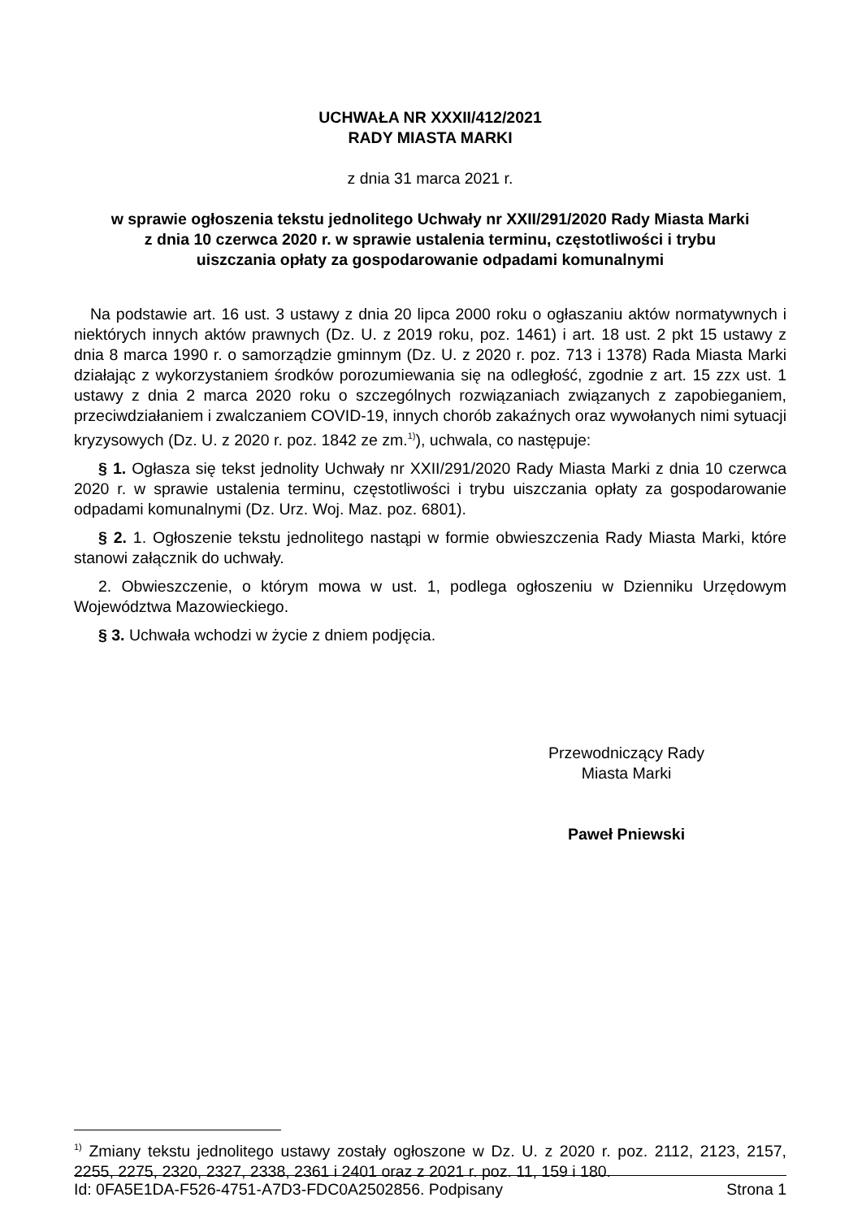UCHWAŁA NR XXXII/412/2021
RADY MIASTA MARKI
z dnia 31 marca 2021 r.
w sprawie ogłoszenia tekstu jednolitego Uchwały nr XXII/291/2020 Rady Miasta Marki
z dnia 10 czerwca 2020 r. w sprawie ustalenia terminu, częstotliwości i trybu
uiszczania opłaty za gospodarowanie odpadami komunalnymi
Na podstawie art. 16 ust. 3 ustawy z dnia 20 lipca 2000 roku o ogłaszaniu aktów normatywnych i niektórych innych aktów prawnych (Dz. U. z 2019 roku, poz. 1461) i art. 18 ust. 2 pkt 15 ustawy z dnia 8 marca 1990 r. o samorządzie gminnym (Dz. U. z 2020 r. poz. 713 i 1378) Rada Miasta Marki działając z wykorzystaniem środków porozumiewania się na odległość, zgodnie z art. 15 zzx ust. 1 ustawy z dnia 2 marca 2020 roku o szczególnych rozwiązaniach związanych z zapobieganiem, przeciwdziałaniem i zwalczaniem COVID-19, innych chorób zakaźnych oraz wywołanych nimi sytuacji kryzysowych (Dz. U. z 2020 r. poz. 1842 ze zm.<sup>1)</sup>), uchwala, co następuje:
§ 1. Ogłasza się tekst jednolity Uchwały nr XXII/291/2020 Rady Miasta Marki z dnia 10 czerwca 2020 r. w sprawie ustalenia terminu, częstotliwości i trybu uiszczania opłaty za gospodarowanie odpadami komunalnymi (Dz. Urz. Woj. Maz. poz. 6801).
§ 2. 1. Ogłoszenie tekstu jednolitego nastąpi w formie obwieszczenia Rady Miasta Marki, które stanowi załącznik do uchwały.
2. Obwieszczenie, o którym mowa w ust. 1, podlega ogłoszeniu w Dzienniku Urzędowym Województwa Mazowieckiego.
§ 3. Uchwała wchodzi w życie z dniem podjęcia.
Przewodniczący Rady
Miasta Marki
Paweł Pniewski
<sup>1)</sup> Zmiany tekstu jednolitego ustawy zostały ogłoszone w Dz. U. z 2020 r. poz. 2112, 2123, 2157, 2255, 2275, 2320, 2327, 2338, 2361 i 2401 oraz z 2021 r. poz. 11, 159 i 180.
Id: 0FA5E1DA-F526-4751-A7D3-FDC0A2502856. Podpisany Strona 1